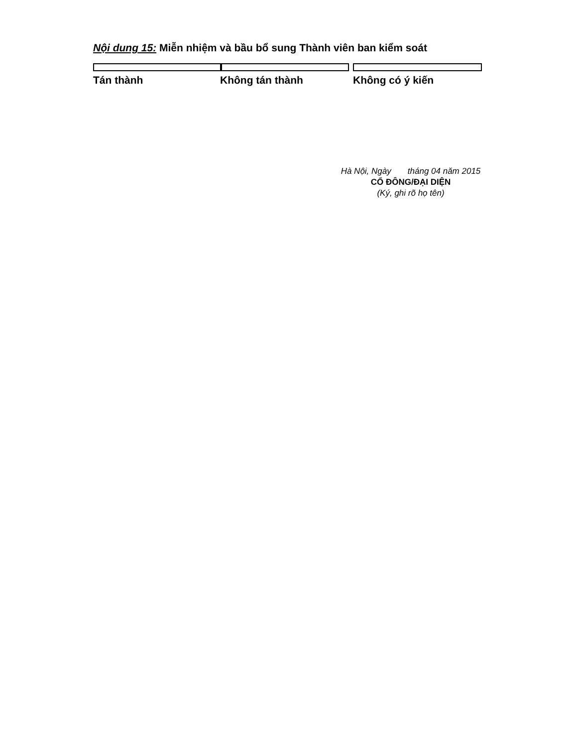Nội dung 15: Miễn nhiệm và bầu bổ sung Thành viên ban kiểm soát
Tán thành Không tán thành Không có ý kiến
Hà Nội, Ngày tháng 04 năm 2015
CỔ ĐÔNG/ĐẠI DIỆN
(Ký, ghi rõ họ tên)